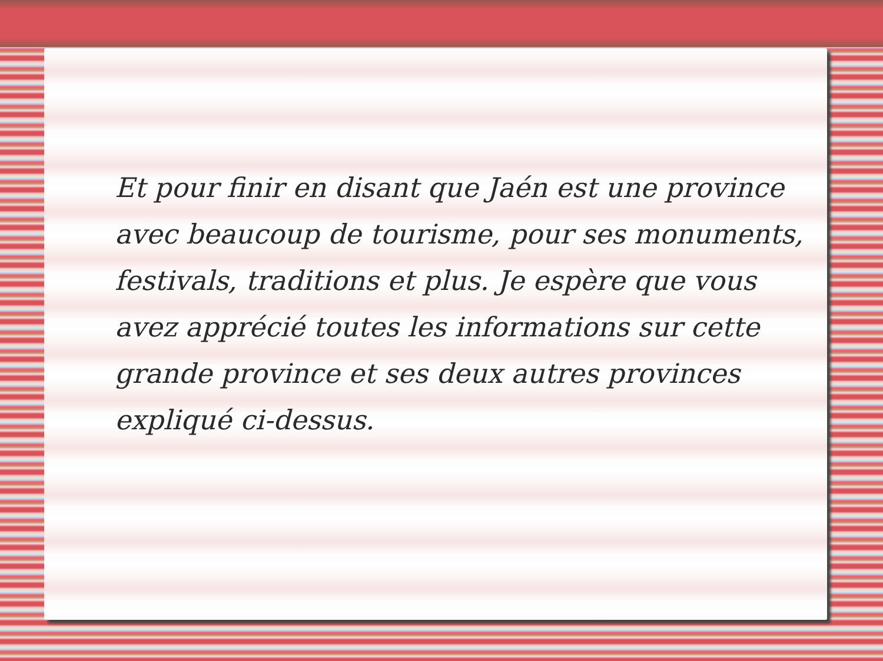Et pour finir en disant que Jaén est une province avec beaucoup de tourisme, pour ses monuments, festivals, traditions et plus. Je espère que vous avez apprécié toutes les informations sur cette grande province et ses deux autres provinces expliqué ci-dessus.